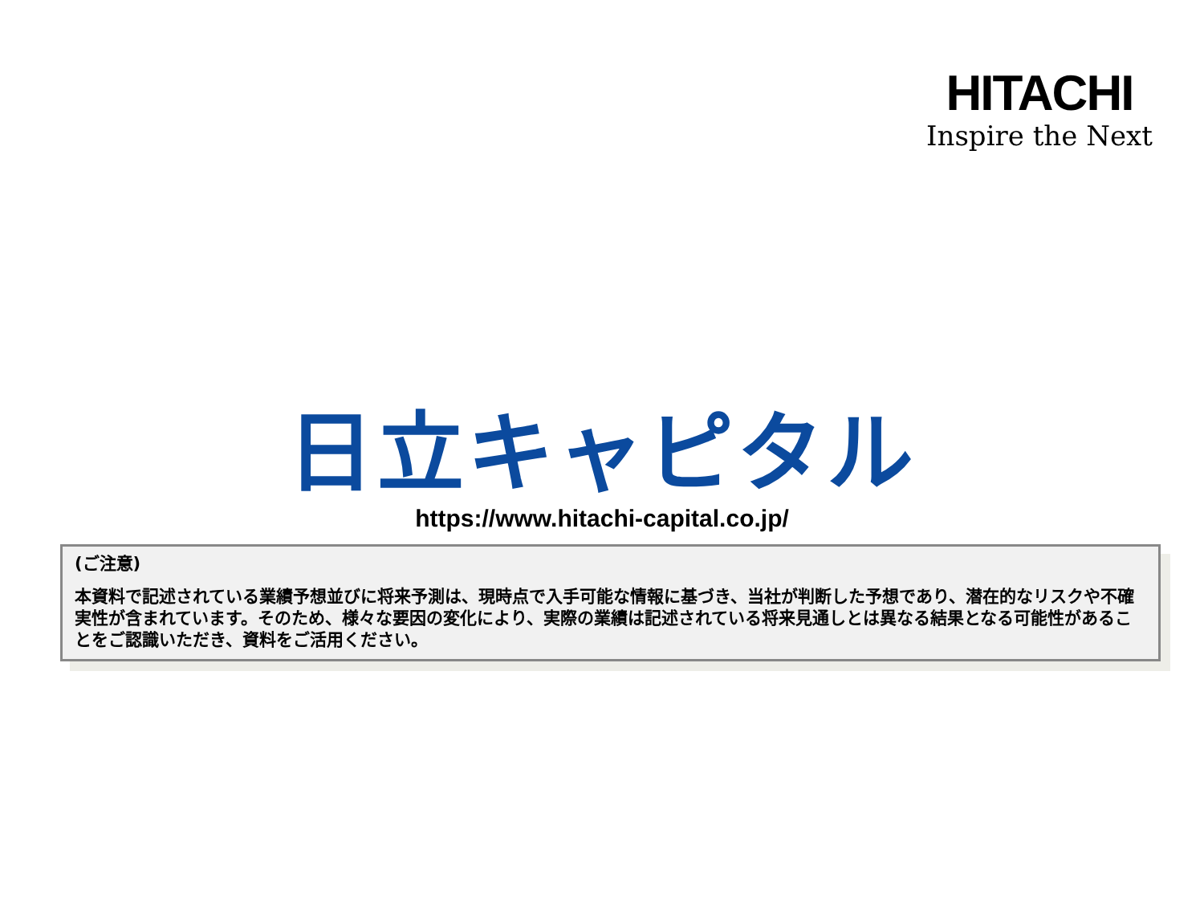HITACHI
Inspire the Next
日立キャピタル
https://www.hitachi-capital.co.jp/
(ご注意)
本資料で記述されている業績予想並びに将来予測は、現時点で入手可能な情報に基づき、当社が判断した予想であり、潜在的なリスクや不確実性が含まれています。そのため、様々な要因の変化により、実際の業績は記述されている将来見通しとは異なる結果となる可能性があることをご認識いただき、資料をご活用ください。